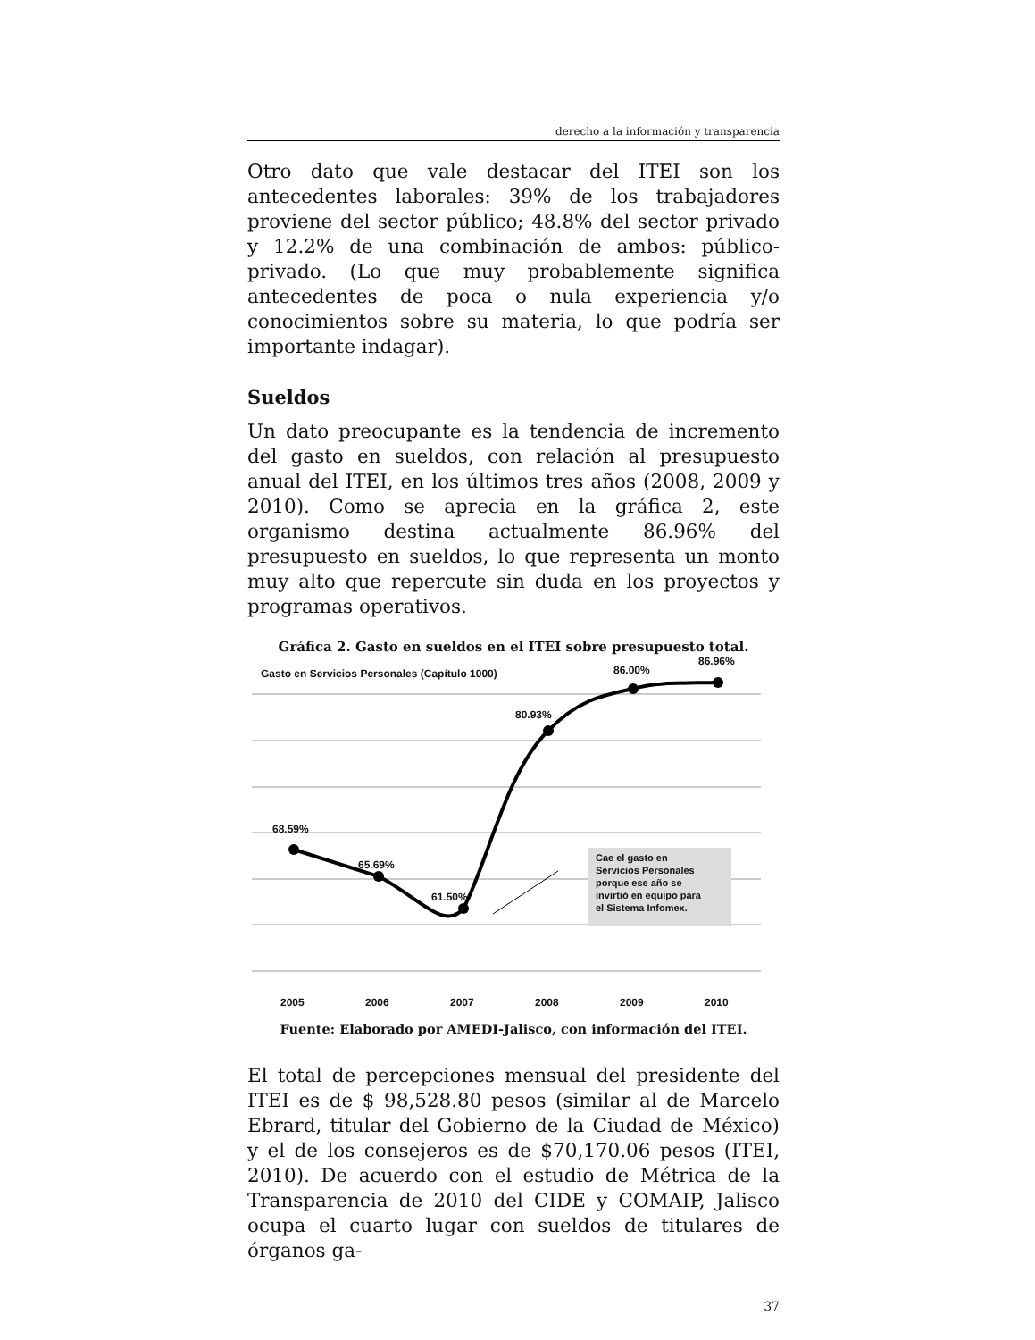derecho a la información y transparencia
Otro dato que vale destacar del ITEI son los antecedentes laborales: 39% de los trabajadores proviene del sector público; 48.8% del sector privado y 12.2% de una combinación de ambos: público-privado. (Lo que muy probablemente significa antecedentes de poca o nula experiencia y/o conocimientos sobre su materia, lo que podría ser importante indagar).
Sueldos
Un dato preocupante es la tendencia de incremento del gasto en sueldos, con relación al presupuesto anual del ITEI, en los últimos tres años (2008, 2009 y 2010). Como se aprecia en la gráfica 2, este organismo destina actualmente 86.96% del presupuesto en sueldos, lo que representa un monto muy alto que repercute sin duda en los proyectos y programas operativos.
Gráfica 2. Gasto en sueldos en el ITEI sobre presupuesto total.
Gasto en Servicios Personales (Capítulo 1000)
86.00%
86.96%
80.93%
68.59%
65.69%
61.50%
Cae el gasto en
Servicios Personales
porque ese año se
invirtió en equipo para
el Sistema Infomex.
2005 2006 2007 2008 2009 2010
Fuente: Elaborado por AMEDI-Jalisco, con información del ITEI.
El total de percepciones mensual del presidente del ITEI es de $ 98,528.80 pesos (similar al de Marcelo Ebrard, titular del Gobierno de la Ciudad de México) y el de los consejeros es de $70,170.06 pesos (ITEI, 2010). De acuerdo con el estudio de Métrica de la Transparencia de 2010 del CIDE y COMAIP, Jalisco ocupa el cuarto lugar con sueldos de titulares de órganos ga-
37